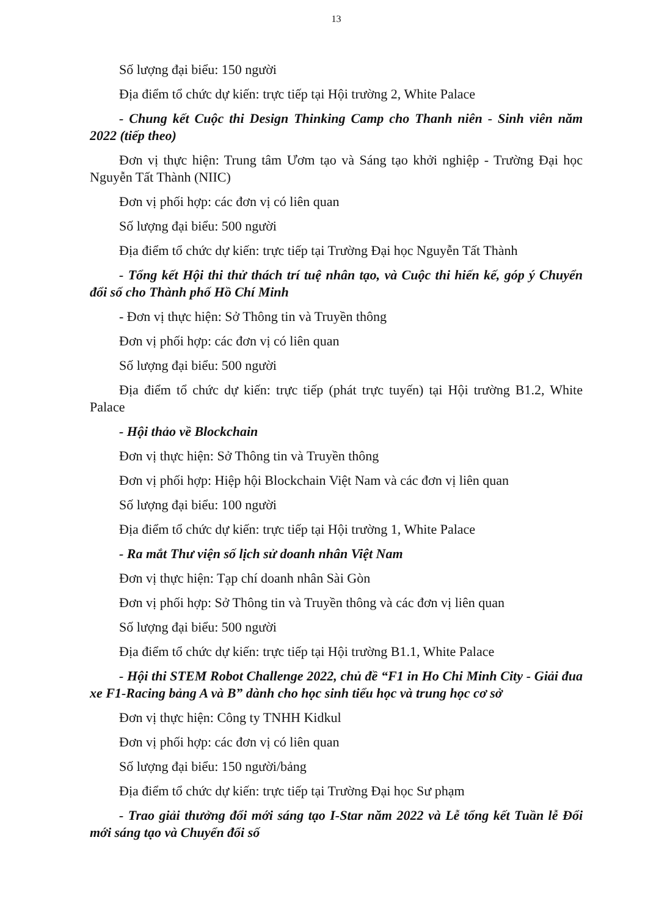13
Số lượng đại biểu: 150 người
Địa điểm tổ chức dự kiến: trực tiếp tại Hội trường 2, White Palace
- Chung kết Cuộc thi Design Thinking Camp cho Thanh niên - Sinh viên năm 2022 (tiếp theo)
Đơn vị thực hiện: Trung tâm Ươm tạo và Sáng tạo khởi nghiệp - Trường Đại học Nguyễn Tất Thành (NIIC)
Đơn vị phối hợp: các đơn vị có liên quan
Số lượng đại biểu: 500 người
Địa điểm tổ chức dự kiến: trực tiếp tại Trường Đại học Nguyễn Tất Thành
- Tổng kết Hội thi thử thách trí tuệ nhân tạo, và Cuộc thi hiến kế, góp ý Chuyển đổi số cho Thành phố Hồ Chí Minh
- Đơn vị thực hiện: Sở Thông tin và Truyền thông
Đơn vị phối hợp: các đơn vị có liên quan
Số lượng đại biểu: 500 người
Địa điểm tổ chức dự kiến: trực tiếp (phát trực tuyến) tại Hội trường B1.2, White Palace
- Hội thảo về Blockchain
Đơn vị thực hiện: Sở Thông tin và Truyền thông
Đơn vị phối hợp: Hiệp hội Blockchain Việt Nam và các đơn vị liên quan
Số lượng đại biểu: 100 người
Địa điểm tổ chức dự kiến: trực tiếp tại Hội trường 1, White Palace
- Ra mắt Thư viện số lịch sử doanh nhân Việt Nam
Đơn vị thực hiện: Tạp chí doanh nhân Sài Gòn
Đơn vị phối hợp: Sở Thông tin và Truyền thông và các đơn vị liên quan
Số lượng đại biểu: 500 người
Địa điểm tổ chức dự kiến: trực tiếp tại Hội trường B1.1, White Palace
- Hội thi STEM Robot Challenge 2022, chủ đề “F1 in Ho Chi Minh City - Giải đua xe F1-Racing bảng A và B” dành cho học sinh tiểu học và trung học cơ sở
Đơn vị thực hiện: Công ty TNHH Kidkul
Đơn vị phối hợp: các đơn vị có liên quan
Số lượng đại biểu: 150 người/bảng
Địa điểm tổ chức dự kiến: trực tiếp tại Trường Đại học Sư phạm
- Trao giải thưởng đổi mới sáng tạo I-Star năm 2022 và Lễ tổng kết Tuần lễ Đổi mới sáng tạo và Chuyển đổi số